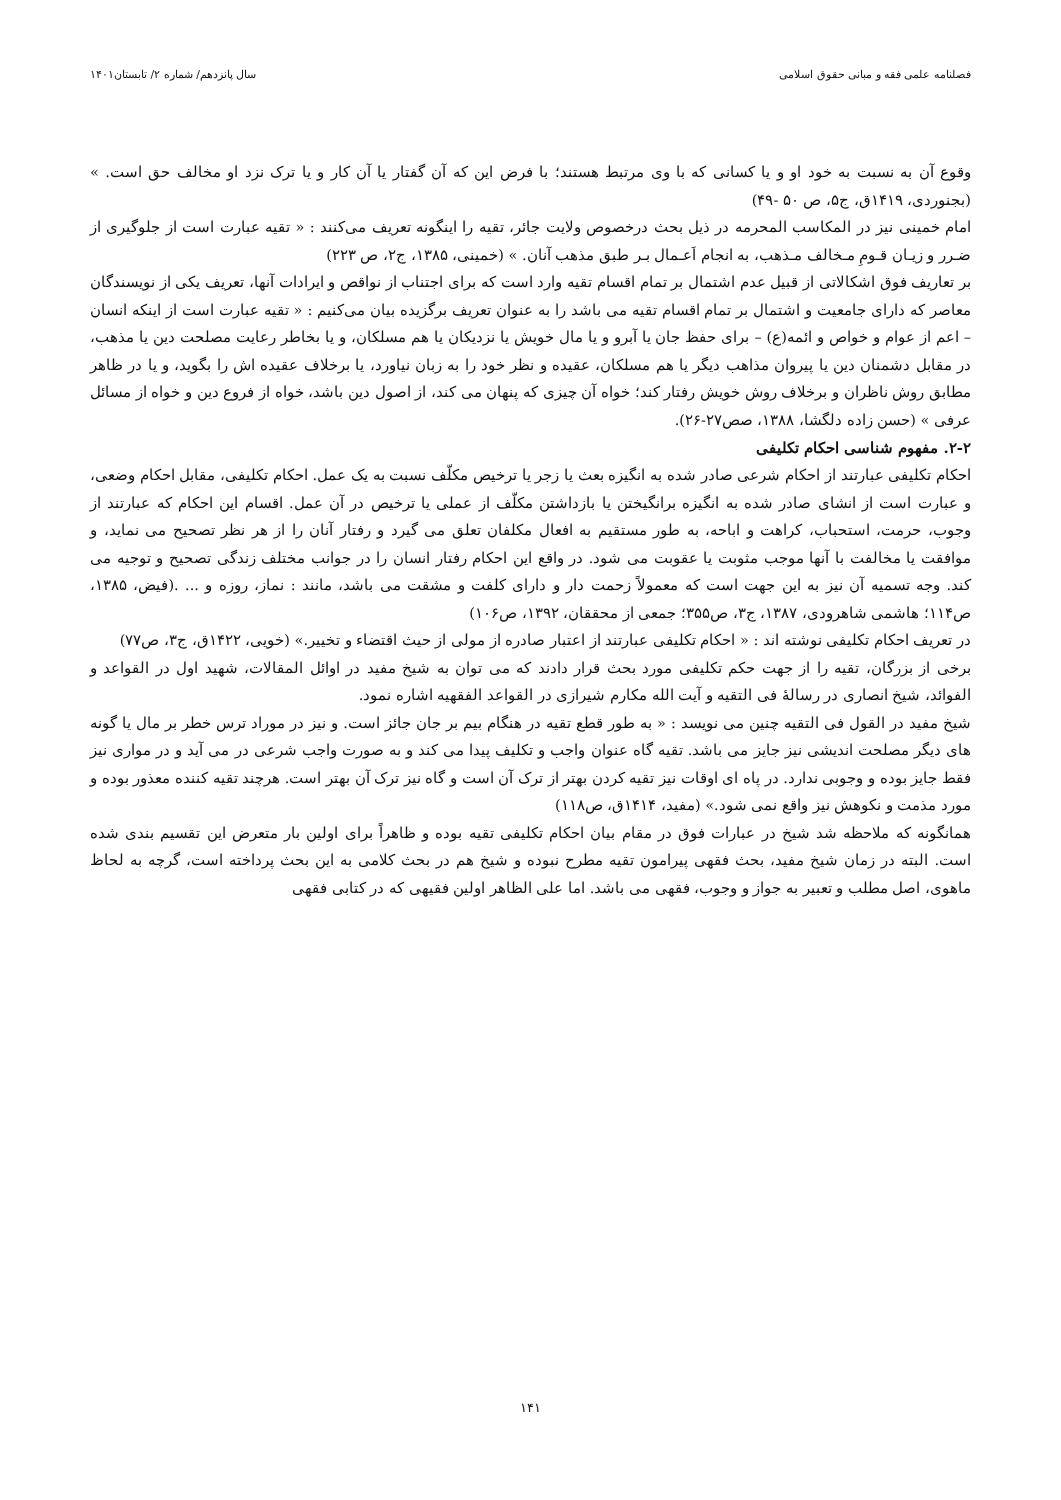فصلنامه علمی فقه و مبانی حقوق اسلامی سال پانزدهم/ شماره ۲/ تابستان۱۴۰۱
وقوع آن به نسبت به خود او و یا کسانی که با وی مرتبط هستند؛ با فرض این که آن گفتار یا آن کار و یا ترک نزد او مخالف حق است. » (بجنوردی، ۱۴۱۹ق، ج۵، ص ۵۰ -۴۹)
امام خمینی نیز در المکاسب المحرمه در ذیل بحث درخصوص ولایت جائر، تقیه را اینگونه تعریف می‌کنند : « تقیه عبارت است از جلوگیری از ضـرر و زیـان قـومِ مـخالف مـذهب، به انجام اَعـمال بـر طبق مذهب آنان. » (خمینی، ۱۳۸۵، ج۲، ص ۲۲۳)
بر تعاریف فوق اشکالاتی از قبیل عدم اشتمال بر تمام اقسام تقیه وارد است که برای اجتناب از نواقص و ایرادات آنها، تعریف یکی از نویسندگان معاصر که دارای جامعیت و اشتمال بر تمام اقسام تقیه می باشد را به عنوان تعریف برگزیده بیان می‌کنیم : « تقیه عبارت است از اینکه انسان – اعم از عوام و خواص و ائمه(ع) – برای حفظ جان یا آبرو و یا مال خویش یا نزدیکان یا هم مسلکان، و یا بخاطر رعایت مصلحت دین یا مذهب، در مقابل دشمنان دین یا پیروان مذاهب دیگر یا هم مسلکان، عقیده و نظر خود را به زبان نیاورد، یا برخلاف عقیده اش را بگوید، و یا در ظاهر مطابق روش ناظران و برخلاف روش خویش رفتار کند؛ خواه آن چیزی که پنهان می کند، از اصول دین باشد، خواه از فروع دین و خواه از مسائل عرفی » (حسن زاده دلگشا، ۱۳۸۸، صص۲۷-۲۶).
۲-۲. مفهوم شناسی احکام تکلیفی
احکام تکلیفی عبارتند از احکام شرعی صادر شده به انگیزه بعث یا زجر یا ترخیص مکلّف نسبت به یک عمل. احکام تکلیفی، مقابل احکام وضعی، و عبارت است از انشای صادر شده به انگیزه برانگیختن یا بازداشتن مکلّف از عملی یا ترخیص در آن عمل. اقسام این احکام که عبارتند از وجوب، حرمت، استحباب، کراهت و اباحه، به طور مستقیم به افعال مکلفان تعلق می گیرد و رفتار آنان را از هر نظر تصحیح می نماید، و موافقت یا مخالفت با آنها موجب مثوبت یا عقوبت می شود. در واقع این احکام رفتار انسان را در جوانب مختلف زندگی تصحیح و توجیه می کند. وجه تسمیه آن نیز به این جهت است که معمولاً زحمت دار و دارای کلفت و مشقت می باشد، مانند : نماز، روزه و ... .(فیض، ۱۳۸۵، ص۱۱۴؛ هاشمی شاهرودی، ۱۳۸۷، ج۳، ص۳۵۵؛ جمعی از محققان، ۱۳۹۲، ص۱۰۶)
در تعریف احکام تکلیفی نوشته اند : « احکام تکلیفی عبارتند از اعتبار صادره از مولی از حیث اقتضاء و تخییر.» (خویی، ۱۴۲۲ق، ج۳، ص۷۷)
برخی از بزرگان، تقیه را از جهت حکم تکلیفی مورد بحث قرار دادند که می توان به شیخ مفید در اوائل المقالات، شهید اول در القواعد و الفوائد، شیخ انصاری در رسالهٔ فی التقیه و آیت الله مکارم شیرازی در القواعد الفقهیه اشاره نمود.
شیخ مفید در القول فی التقیه چنین می نویسد : « به طور قطع تقیه در هنگام بیم بر جان جائز است. و نیز در موراد ترس خطر بر مال یا گونه های دیگر مصلحت اندیشی نیز جایز می باشد. تقیه گاه عنوان واجب و تکلیف پیدا می کند و به صورت واجب شرعی در می آید و در مواری نیز فقط جایز بوده و وجوبی ندارد. در پاه ای اوقات نیز تقیه کردن بهتر از ترک آن است و گاه نیز ترک آن بهتر است. هرچند تقیه کننده معذور بوده و مورد مذمت و نکوهش نیز واقع نمی شود.» (مفید، ۱۴۱۴ق، ص۱۱۸)
همانگونه که ملاحظه شد شیخ در عبارات فوق در مقام بیان احکام تکلیفی تقیه بوده و ظاهراً برای اولین بار متعرض این تقسیم بندی شده است. البته در زمان شیخ مفید، بحث فقهی پیرامون تقیه مطرح نبوده و شیخ هم در بحث کلامی به این بحث پرداخته است، گرچه به لحاظ ماهوی، اصل مطلب و تعبیر به جواز و وجوب، فقهی می باشد. اما علی الظاهر اولین فقیهی که در کتابی فقهی
۱۴۱